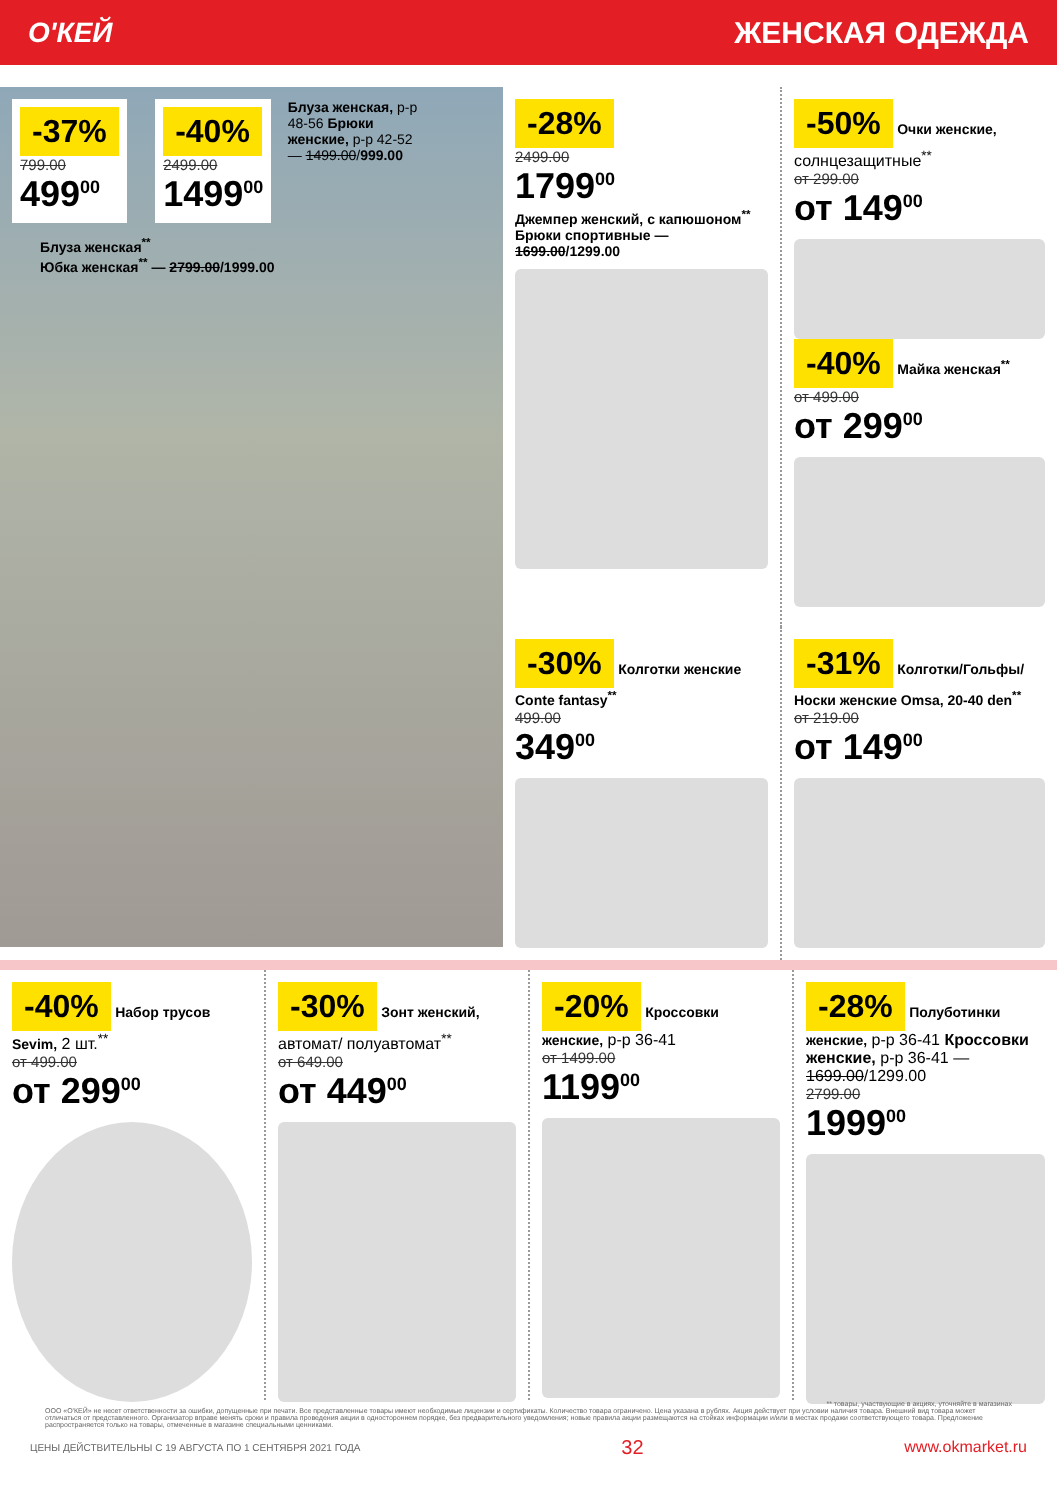О'КЕЙ ЖЕНСКАЯ ОДЕЖДА
-37%
799.00
499<sup>00</sup>
-40%
2499.00
1499<sup>00</sup>
Блуза женская, р-р 48-56 Брюки женские, р-р 42-52 — 1499.00/999.00
Блуза женская<sup>**</sup>
Юбка женская<sup>**</sup> — 2799.00/1999.00
-28%
2499.00
1799<sup>00</sup>
Джемпер женский, с капюшоном<sup>**</sup>
Брюки спортивные — 1699.00/1299.00
-50% Очки женские, солнцезащитные<sup>**</sup>
от 299.00
от 149<sup>00</sup>
-40% Майка женская<sup>**</sup>
от 499.00
от 299<sup>00</sup>
-30% Колготки женские Conte fantasy<sup>**</sup>
499.00
349<sup>00</sup>
-31% Колготки/Гольфы/ Носки женские Omsa, 20-40 den<sup>**</sup>
от 219.00
от 149<sup>00</sup>
-40% Набор трусов Sevim, 2 шт.<sup>**</sup>
от 499.00
от 299<sup>00</sup>
-30% Зонт женский, автомат/ полуавтомат<sup>**</sup>
от 649.00
от 449<sup>00</sup>
-20% Кроссовки женские, р-р 36-41
от 1499.00
1199<sup>00</sup>
-28% Полуботинки женские, р-р 36-41 Кроссовки женские, р-р 36-41 — 1699.00/1299.00
2799.00
1999<sup>00</sup>
** товары, участвующие в акциях, уточняйте в магазинах
ООО «О'КЕЙ» не несет ответственности за ошибки, допущенные при печати. Все представленные товары имеют необходимые лицензии и сертификаты. Количество товара ограничено. Цена указана в рублях. Акция действует при условии наличия товара. Внешний вид товара может отличаться от представленного. Организатор вправе менять сроки и правила проведения акции в одностороннем порядке, без предварительного уведомления; новые правила акции размещаются на стойках информации и/или в местах продажи соответствующего товара. Предложение распространяется только на товары, отмеченные в магазине специальными ценниками.
ЦЕНЫ ДЕЙСТВИТЕЛЬНЫ С 19 АВГУСТА ПО 1 СЕНТЯБРЯ 2021 ГОДА 32 www.okmarket.ru